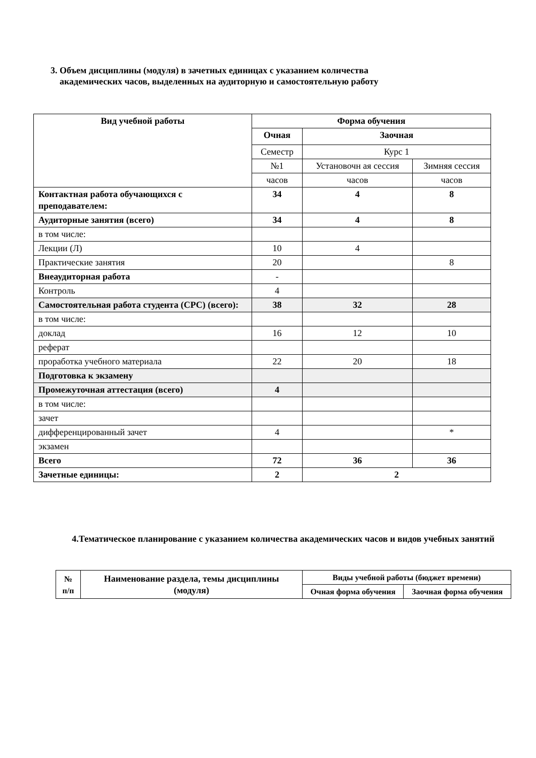3. Объем дисциплины (модуля) в зачетных единицах с указанием количества
академических часов, выделенных на аудиторную и самостоятельную работу
| Вид учебной работы | Форма обучения | | |
| --- | --- | --- | --- |
| | Очная | Заочная | |
| | Семестр | Курс 1 | |
| | №1 | Установочн ая сессия | Зимняя сессия |
| | часов | часов | часов |
| Контактная работа обучающихся с преподавателем: | 34 | 4 | 8 |
| Аудиторные занятия (всего) | 34 | 4 | 8 |
| в том числе: | | | |
| Лекции (Л) | 10 | 4 | |
| Практические занятия | 20 | | 8 |
| Внеаудиторная работа | - | | |
| Контроль | 4 | | |
| Самостоятельная работа студента (СРС) (всего): | 38 | 32 | 28 |
| в том числе: | | | |
| доклад | 16 | 12 | 10 |
| реферат | | | |
| проработка учебного материала | 22 | 20 | 18 |
| Подготовка к экзамену | | | |
| Промежуточная аттестация (всего) | 4 | | |
| в том числе: | | | |
| зачет | | | |
| дифференцированный зачет | 4 | | * |
| экзамен | | | |
| Всего | 72 | 36 | 36 |
| Зачетные единицы: | 2 | 2 | |
4.Тематическое планирование с указанием количества академических часов и видов учебных занятий
| № п/п | Наименование раздела, темы дисциплины (модуля) | Виды учебной работы (бюджет времени) | |
| --- | --- | --- | --- |
| | | Очная форма обучения | Заочная форма обучения |